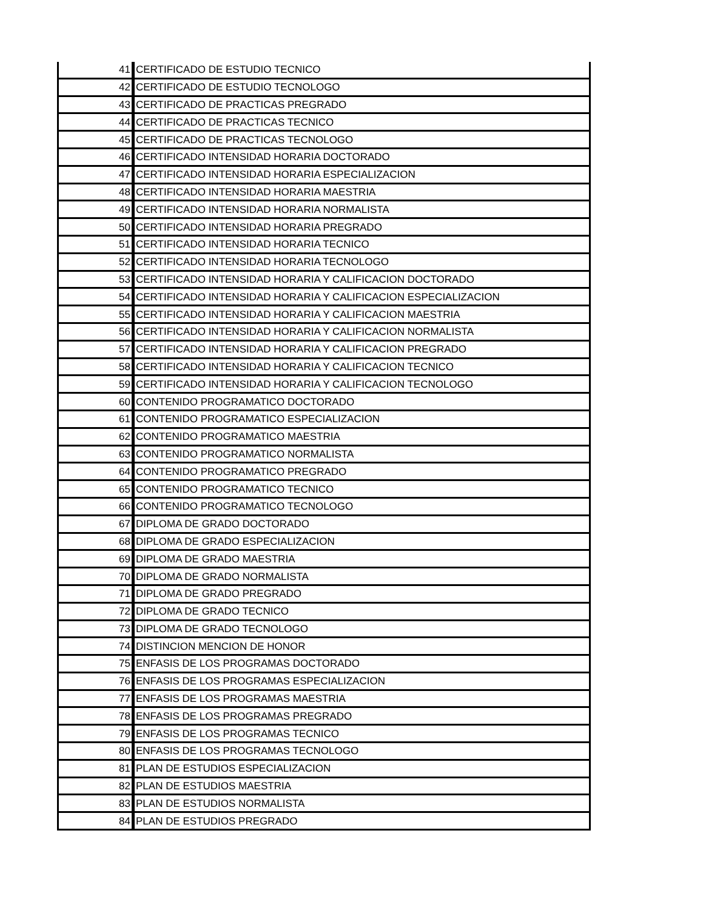| 41 | CERTIFICADO DE ESTUDIO TECNICO |
| 42 | CERTIFICADO DE ESTUDIO TECNOLOGO |
| 43 | CERTIFICADO DE PRACTICAS PREGRADO |
| 44 | CERTIFICADO DE PRACTICAS TECNICO |
| 45 | CERTIFICADO DE PRACTICAS TECNOLOGO |
| 46 | CERTIFICADO INTENSIDAD HORARIA DOCTORADO |
| 47 | CERTIFICADO INTENSIDAD HORARIA ESPECIALIZACION |
| 48 | CERTIFICADO INTENSIDAD HORARIA MAESTRIA |
| 49 | CERTIFICADO INTENSIDAD HORARIA NORMALISTA |
| 50 | CERTIFICADO INTENSIDAD HORARIA PREGRADO |
| 51 | CERTIFICADO INTENSIDAD HORARIA TECNICO |
| 52 | CERTIFICADO INTENSIDAD HORARIA TECNOLOGO |
| 53 | CERTIFICADO INTENSIDAD HORARIA Y CALIFICACION DOCTORADO |
| 54 | CERTIFICADO INTENSIDAD HORARIA Y CALIFICACION ESPECIALIZACION |
| 55 | CERTIFICADO INTENSIDAD HORARIA Y CALIFICACION MAESTRIA |
| 56 | CERTIFICADO INTENSIDAD HORARIA Y CALIFICACION NORMALISTA |
| 57 | CERTIFICADO INTENSIDAD HORARIA Y CALIFICACION PREGRADO |
| 58 | CERTIFICADO INTENSIDAD HORARIA Y CALIFICACION TECNICO |
| 59 | CERTIFICADO INTENSIDAD HORARIA Y CALIFICACION TECNOLOGO |
| 60 | CONTENIDO PROGRAMATICO DOCTORADO |
| 61 | CONTENIDO PROGRAMATICO ESPECIALIZACION |
| 62 | CONTENIDO PROGRAMATICO MAESTRIA |
| 63 | CONTENIDO PROGRAMATICO NORMALISTA |
| 64 | CONTENIDO PROGRAMATICO PREGRADO |
| 65 | CONTENIDO PROGRAMATICO TECNICO |
| 66 | CONTENIDO PROGRAMATICO TECNOLOGO |
| 67 | DIPLOMA DE GRADO DOCTORADO |
| 68 | DIPLOMA DE GRADO ESPECIALIZACION |
| 69 | DIPLOMA DE GRADO MAESTRIA |
| 70 | DIPLOMA DE GRADO NORMALISTA |
| 71 | DIPLOMA DE GRADO PREGRADO |
| 72 | DIPLOMA DE GRADO TECNICO |
| 73 | DIPLOMA DE GRADO TECNOLOGO |
| 74 | DISTINCION MENCION DE HONOR |
| 75 | ENFASIS DE LOS PROGRAMAS DOCTORADO |
| 76 | ENFASIS DE LOS PROGRAMAS ESPECIALIZACION |
| 77 | ENFASIS DE LOS PROGRAMAS MAESTRIA |
| 78 | ENFASIS DE LOS PROGRAMAS PREGRADO |
| 79 | ENFASIS DE LOS PROGRAMAS TECNICO |
| 80 | ENFASIS DE LOS PROGRAMAS TECNOLOGO |
| 81 | PLAN DE ESTUDIOS ESPECIALIZACION |
| 82 | PLAN DE ESTUDIOS MAESTRIA |
| 83 | PLAN DE ESTUDIOS NORMALISTA |
| 84 | PLAN DE ESTUDIOS PREGRADO |